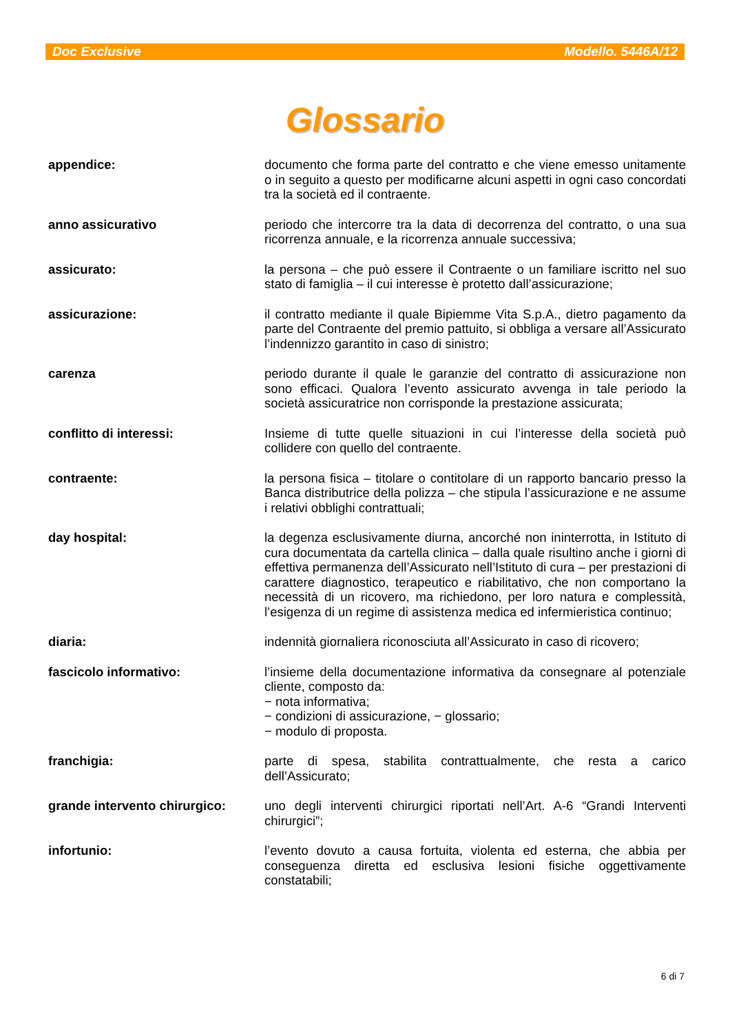Doc Exclusive Modello. 5446A/12
Glossario
appendice: documento che forma parte del contratto e che viene emesso unitamente o in seguito a questo per modificarne alcuni aspetti in ogni caso concordati tra la società ed il contraente.
anno assicurativo periodo che intercorre tra la data di decorrenza del contratto, o una sua ricorrenza annuale, e la ricorrenza annuale successiva;
assicurato: la persona – che può essere il Contraente o un familiare iscritto nel suo stato di famiglia – il cui interesse è protetto dall’assicurazione;
assicurazione: il contratto mediante il quale Bipiemme Vita S.p.A., dietro pagamento da parte del Contraente del premio pattuito, si obbliga a versare all’Assicurato l’indennizzo garantito in caso di sinistro;
carenza periodo durante il quale le garanzie del contratto di assicurazione non sono efficaci. Qualora l’evento assicurato avvenga in tale periodo la società assicuratrice non corrisponde la prestazione assicurata;
conflitto di interessi: Insieme di tutte quelle situazioni in cui l’interesse della società può collidere con quello del contraente.
contraente: la persona fisica – titolare o contitolare di un rapporto bancario presso la Banca distributrice della polizza – che stipula l’assicurazione e ne assume i relativi obblighi contrattuali;
day hospital: la degenza esclusivamente diurna, ancorché non ininterrotta, in Istituto di cura documentata da cartella clinica – dalla quale risultino anche i giorni di effettiva permanenza dell’Assicurato nell’Istituto di cura – per prestazioni di carattere diagnostico, terapeutico e riabilitativo, che non comportano la necessità di un ricovero, ma richiedono, per loro natura e complessità, l’esigenza di un regime di assistenza medica ed infermieristica continuo;
diaria: indennità giornaliera riconosciuta all’Assicurato in caso di ricovero;
fascicolo informativo: l’insieme della documentazione informativa da consegnare al potenziale cliente, composto da:
− nota informativa;
− condizioni di assicurazione, − glossario;
− modulo di proposta.
franchigia: parte di spesa, stabilita contrattualmente, che resta a carico dell’Assicurato;
grande intervento chirurgico:
uno degli interventi chirurgici riportati nell’Art. A-6 “Grandi Interventi chirurgici”;
infortunio: l’evento dovuto a causa fortuita, violenta ed esterna, che abbia per conseguenza diretta ed esclusiva lesioni fisiche oggettivamente constatabili;
6 di 7